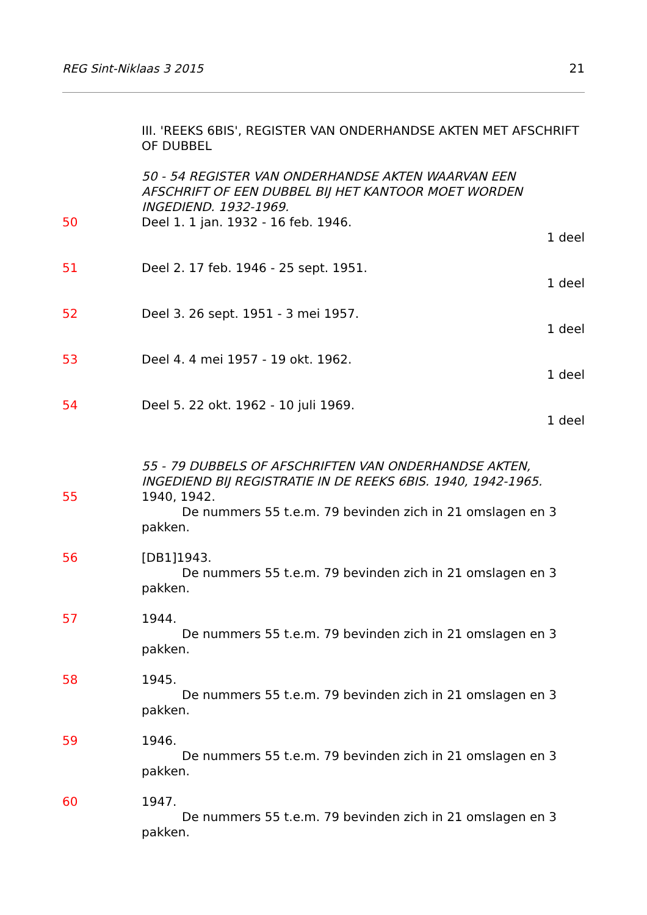REG Sint-Niklaas 3 2015 21
III. 'REEKS 6BIS', REGISTER VAN ONDERHANDSE AKTEN MET AFSCHRIFT OF DUBBEL
50 - 54 REGISTER VAN ONDERHANDSE AKTEN WAARVAN EEN AFSCHRIFT OF EEN DUBBEL BIJ HET KANTOOR MOET WORDEN INGEDIEND. 1932-1969.
50 Deel 1. 1 jan. 1932 - 16 feb. 1946.
1 deel
51 Deel 2. 17 feb. 1946 - 25 sept. 1951.
1 deel
52 Deel 3. 26 sept. 1951 - 3 mei 1957.
1 deel
53 Deel 4. 4 mei 1957 - 19 okt. 1962.
1 deel
54 Deel 5. 22 okt. 1962 - 10 juli 1969.
1 deel
55 - 79 DUBBELS OF AFSCHRIFTEN VAN ONDERHANDSE AKTEN, INGEDIEND BIJ REGISTRATIE IN DE REEKS 6BIS. 1940, 1942-1965.
55 1940, 1942.
De nummers 55 t.e.m. 79 bevinden zich in 21 omslagen en 3
pakken.
56 [DB1]1943.
De nummers 55 t.e.m. 79 bevinden zich in 21 omslagen en 3
pakken.
57 1944.
De nummers 55 t.e.m. 79 bevinden zich in 21 omslagen en 3
pakken.
58 1945.
De nummers 55 t.e.m. 79 bevinden zich in 21 omslagen en 3
pakken.
59 1946.
De nummers 55 t.e.m. 79 bevinden zich in 21 omslagen en 3
pakken.
60 1947.
De nummers 55 t.e.m. 79 bevinden zich in 21 omslagen en 3
pakken.